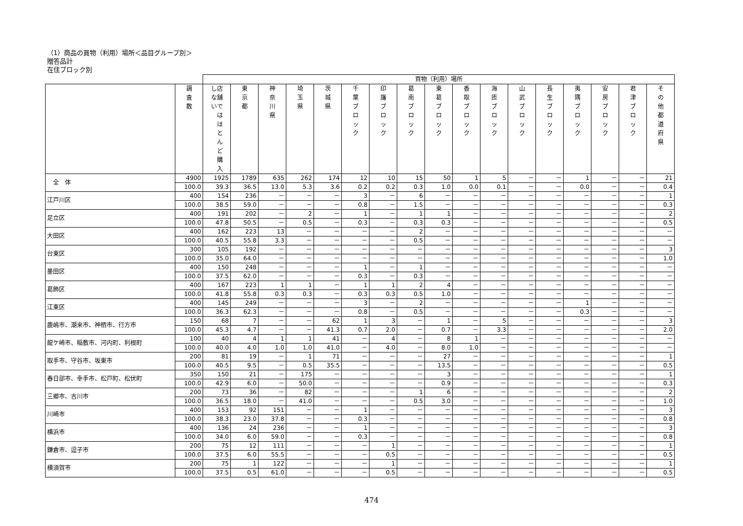（1）商品の買物（利用）場所＜品目グループ別＞
贈答品計
在住ブロック別
| | | 買物（利用）場所 | | | | | | | | | | | | | | | | |
| --- | --- | --- | --- | --- | --- | --- | --- | --- | --- | --- | --- | --- | --- | --- | --- | --- | --- | --- |
| | 調 査 数 | し店 な舗 いで は ほ と ん ど 購 入 | 東 京 都 | 神 奈 川 県 | 埼 玉 県 | 茨 城 県 | 千 葉 ブ ロ ッ ク | 印 旛 ブ ロ ッ ク | 葛 南 ブ ロ ッ ク | 東 葛 ブ ロ ッ ク | 香 取 ブ ロ ッ ク | 海 匝 ブ ロ ッ ク | 山 武 ブ ロ ッ ク | 長 生 ブ ロ ッ ク | 夷 隅 ブ ロ ッ ク | 安 房 ブ ロ ッ ク | 君 津 ブ ロ ッ ク | そ の 他 都 道 府 県 |
| 全 体 | 4900 | 1925 | 1789 | 635 | 262 | 174 | 12 | 10 | 15 | 50 | 1 | 5 | － | － | 1 | － | － | 21 |
| | 100.0 | 39.3 | 36.5 | 13.0 | 5.3 | 3.6 | 0.2 | 0.2 | 0.3 | 1.0 | 0.0 | 0.1 | － | － | 0.0 | － | － | 0.4 |
| 江戸川区 | 400 | 154 | 236 | － | － | － | 3 | － | 6 | － | － | － | － | － | － | － | － | 1 |
| | 100.0 | 38.5 | 59.0 | － | － | － | 0.8 | － | 1.5 | － | － | － | － | － | － | － | － | 0.3 |
| 足立区 | 400 | 191 | 202 | － | 2 | － | 1 | － | 1 | 1 | － | － | － | － | － | － | － | 2 |
| | 100.0 | 47.8 | 50.5 | － | 0.5 | － | 0.3 | － | 0.3 | 0.3 | － | － | － | － | － | － | － | 0.5 |
| 大田区 | 400 | 162 | 223 | 13 | － | － | － | － | 2 | － | － | － | － | － | － | － | － | － |
| | 100.0 | 40.5 | 55.8 | 3.3 | － | － | － | － | 0.5 | － | － | － | － | － | － | － | － | － |
| 台東区 | 300 | 105 | 192 | － | － | － | － | － | － | － | － | － | － | － | － | － | － | 3 |
| | 100.0 | 35.0 | 64.0 | － | － | － | － | － | － | － | － | － | － | － | － | － | － | 1.0 |
| 墨田区 | 400 | 150 | 248 | － | － | － | 1 | － | 1 | － | － | － | － | － | － | － | － | － |
| | 100.0 | 37.5 | 62.0 | － | － | － | 0.3 | － | 0.3 | － | － | － | － | － | － | － | － | － |
| 葛飾区 | 400 | 167 | 223 | 1 | 1 | － | 1 | 1 | 2 | 4 | － | － | － | － | － | － | － | － |
| | 100.0 | 41.8 | 55.8 | 0.3 | 0.3 | － | 0.3 | 0.3 | 0.5 | 1.0 | － | － | － | － | － | － | － | － |
| 江東区 | 400 | 145 | 249 | － | － | － | 3 | － | 2 | － | － | － | － | － | 1 | － | － | － |
| | 100.0 | 36.3 | 62.3 | － | － | － | 0.8 | － | 0.5 | － | － | － | － | － | 0.3 | － | － | － |
| 鹿嶋市、潮来市、神栖市、行方市 | 150 | 68 | 7 | － | － | 62 | 1 | 3 | － | 1 | － | 5 | － | － | － | － | － | 3 |
| | 100.0 | 45.3 | 4.7 | － | － | 41.3 | 0.7 | 2.0 | － | 0.7 | － | 3.3 | － | － | － | － | － | 2.0 |
| 龍ケ崎市、稲敷市、河内町、利根町 | 100 | 40 | 4 | 1 | 1 | 41 | － | 4 | － | 8 | 1 | － | － | － | － | － | － | － |
| | 100.0 | 40.0 | 4.0 | 1.0 | 1.0 | 41.0 | － | 4.0 | － | 8.0 | 1.0 | － | － | － | － | － | － | － |
| 取手市、守谷市、坂東市 | 200 | 81 | 19 | － | 1 | 71 | － | － | － | 27 | － | － | － | － | － | － | － | 1 |
| | 100.0 | 40.5 | 9.5 | － | 0.5 | 35.5 | － | － | － | 13.5 | － | － | － | － | － | － | － | 0.5 |
| 春日部市、幸手市、松戸町、松伏町 | 350 | 150 | 21 | － | 175 | － | － | － | － | 3 | － | － | － | － | － | － | － | 1 |
| | 100.0 | 42.9 | 6.0 | － | 50.0 | － | － | － | － | 0.9 | － | － | － | － | － | － | － | 0.3 |
| 三郷市、吉川市 | 200 | 73 | 36 | － | 82 | － | － | － | 1 | 6 | － | － | － | － | － | － | － | 2 |
| | 100.0 | 36.5 | 18.0 | － | 41.0 | － | － | － | 0.5 | 3.0 | － | － | － | － | － | － | － | 1.0 |
| 川崎市 | 400 | 153 | 92 | 151 | － | － | 1 | － | － | － | － | － | － | － | － | － | － | 3 |
| | 100.0 | 38.3 | 23.0 | 37.8 | － | － | 0.3 | － | － | － | － | － | － | － | － | － | － | 0.8 |
| 横浜市 | 400 | 136 | 24 | 236 | － | － | 1 | － | － | － | － | － | － | － | － | － | － | 3 |
| | 100.0 | 34.0 | 6.0 | 59.0 | － | － | 0.3 | － | － | － | － | － | － | － | － | － | － | 0.8 |
| 鎌倉市、逗子市 | 200 | 75 | 12 | 111 | － | － | － | 1 | － | － | － | － | － | － | － | － | － | 1 |
| | 100.0 | 37.5 | 6.0 | 55.5 | － | － | － | 0.5 | － | － | － | － | － | － | － | － | － | 0.5 |
| 横須賀市 | 200 | 75 | 1 | 122 | － | － | － | 1 | － | － | － | － | － | － | － | － | － | 1 |
| | 100.0 | 37.5 | 0.5 | 61.0 | － | － | － | 0.5 | － | － | － | － | － | － | － | － | － | 0.5 |
474